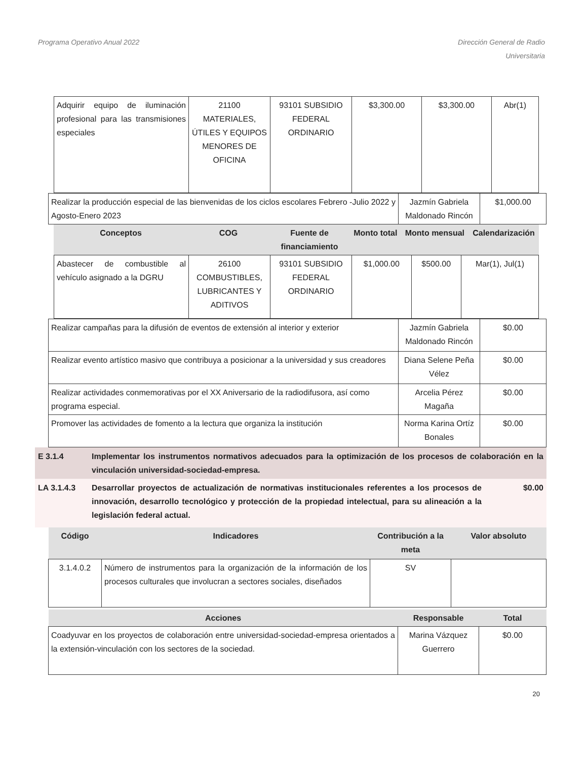Programa Operativo Anual 2022 Dirección General de Radio
Universitaria
| Adquirir equipo de iluminación profesional para las transmisiones especiales | 21100 MATERIALES, ÚTILES Y EQUIPOS MENORES DE OFICINA | 93101 SUBSIDIO FEDERAL ORDINARIO | $3,300.00 | $3,300.00 | Abr(1) |
| Realizar la producción especial de las bienvenidas de los ciclos escolares Febrero -Julio 2022 y Agosto-Enero 2023 | Jazmín Gabriela Maldonado Rincón | $1,000.00 |
| Conceptos | COG | Fuente de financiamiento | Monto total | Monto mensual | Calendarización |
| --- | --- | --- | --- | --- | --- |
| Abastecer de combustible al vehículo asignado a la DGRU | 26100 COMBUSTIBLES, LUBRICANTES Y ADITIVOS | 93101 SUBSIDIO FEDERAL ORDINARIO | $1,000.00 | $500.00 | Mar(1), Jul(1) |
| Realizar campañas para la difusión de eventos de extensión al interior y exterior | Jazmín Gabriela Maldonado Rincón | $0.00 |
| Realizar evento artístico masivo que contribuya a posicionar a la universidad y sus creadores | Diana Selene Peña Vélez | $0.00 |
| Realizar actividades conmemorativas por el XX Aniversario de la radiodifusora, así como programa especial. | Arcelia Pérez Magaña | $0.00 |
| Promover las actividades de fomento a la lectura que organiza la institución | Norma Karina Ortíz Bonales | $0.00 |
E 3.1.4 Implementar los instrumentos normativos adecuados para la optimización de los procesos de colaboración en la vinculación universidad-sociedad-empresa.
LA 3.1.4.3 Desarrollar proyectos de actualización de normativas institucionales referentes a los procesos de innovación, desarrollo tecnológico y protección de la propiedad intelectual, para su alineación a la legislación federal actual.
$0.00
| Código | Indicadores | Contribución a la meta | Valor absoluto |
| --- | --- | --- | --- |
| 3.1.4.0.2 | Número de instrumentos para la organización de la información de los procesos culturales que involucran a sectores sociales, diseñados | SV | |
| Acciones | Responsable | Total |
| --- | --- | --- |
| Coadyuvar en los proyectos de colaboración entre universidad-sociedad-empresa orientados a la extensión-vinculación con los sectores de la sociedad. | Marina Vázquez Guerrero | $0.00 |
20